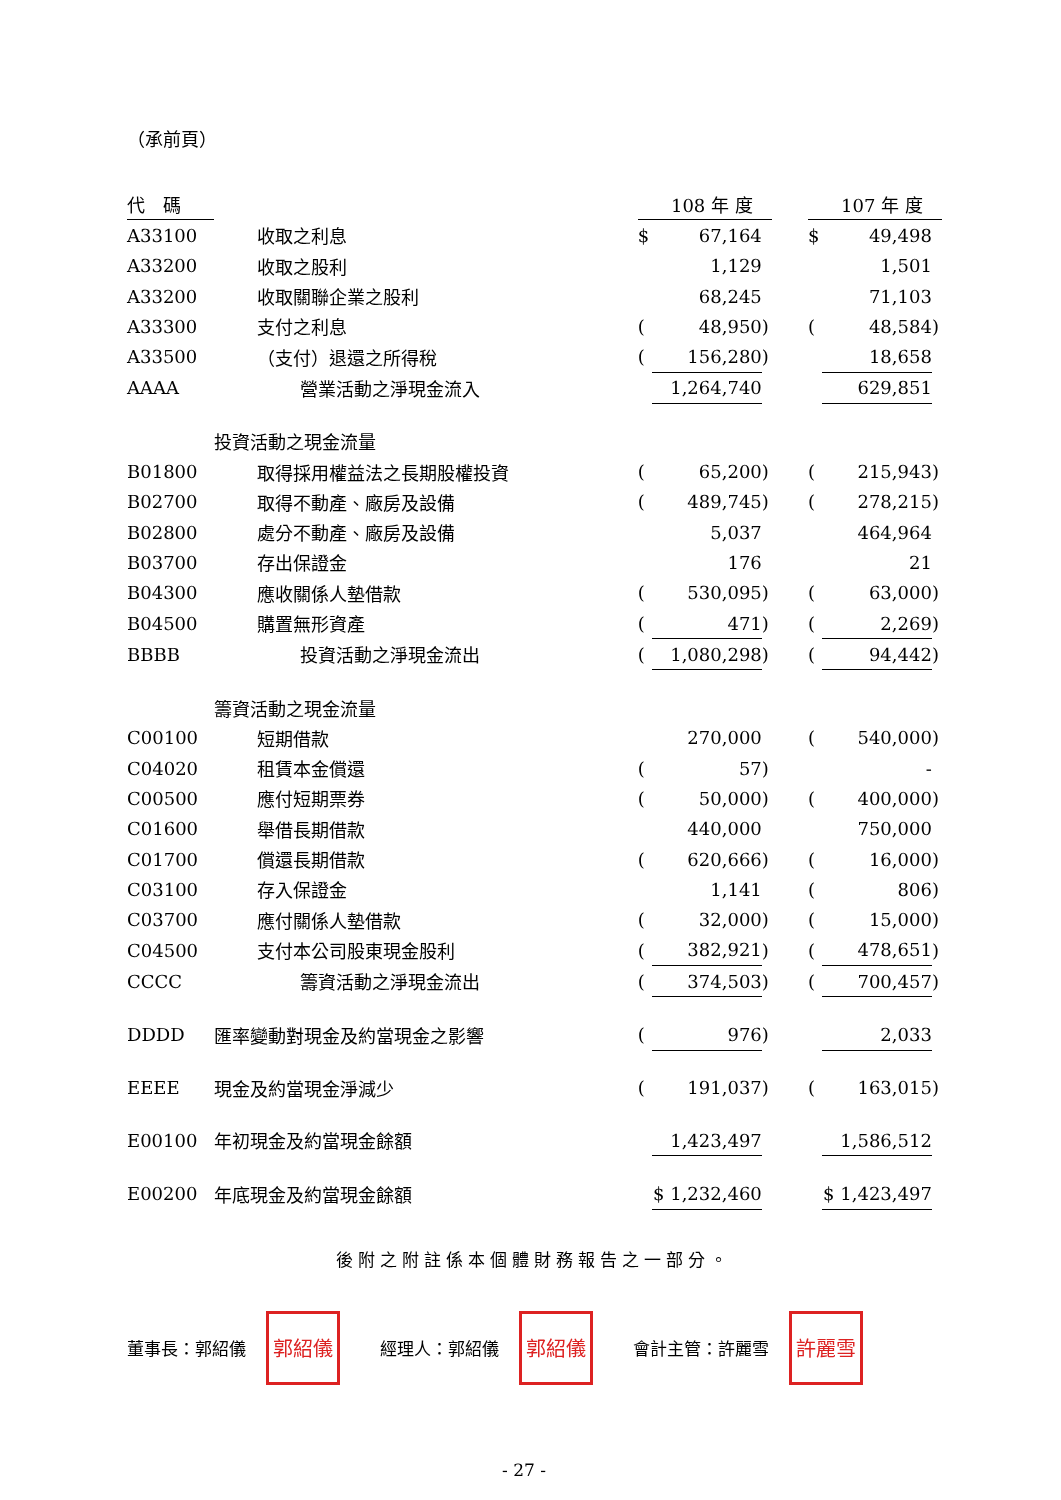（承前頁）
| 代 碼 | | | 108 年 度 | | | | 107 年 度 | |
| --- | --- | --- | --- | --- | --- | --- | --- | --- |
| A33100 | 收取之利息 | $ | 67,164 | | | $ | 49,498 | |
| A33200 | 收取之股利 | | 1,129 | | | | 1,501 | |
| A33200 | 收取關聯企業之股利 | | 68,245 | | | | 71,103 | |
| A33300 | 支付之利息 | ( | 48,950 | ) | | ( | 48,584 | ) |
| A33500 | （支付）退還之所得稅 | ( | 156,280 | ) | | | 18,658 | |
| AAAA | 營業活動之淨現金流入 | | 1,264,740 | | | | 629,851 | |
| | 投資活動之現金流量 | | | | | | | |
| B01800 | 取得採用權益法之長期股權投資 | ( | 65,200 | ) | | ( | 215,943 | ) |
| B02700 | 取得不動產、廠房及設備 | ( | 489,745 | ) | | ( | 278,215 | ) |
| B02800 | 處分不動產、廠房及設備 | | 5,037 | | | | 464,964 | |
| B03700 | 存出保證金 | | 176 | | | | 21 | |
| B04300 | 應收關係人墊借款 | ( | 530,095 | ) | | ( | 63,000 | ) |
| B04500 | 購置無形資產 | ( | 471 | ) | | ( | 2,269 | ) |
| BBBB | 投資活動之淨現金流出 | ( | 1,080,298 | ) | | ( | 94,442 | ) |
| | 籌資活動之現金流量 | | | | | | | |
| C00100 | 短期借款 | | 270,000 | | | ( | 540,000 | ) |
| C04020 | 租賃本金償還 | ( | 57 | ) | | | - | |
| C00500 | 應付短期票券 | ( | 50,000 | ) | | ( | 400,000 | ) |
| C01600 | 舉借長期借款 | | 440,000 | | | | 750,000 | |
| C01700 | 償還長期借款 | ( | 620,666 | ) | | ( | 16,000 | ) |
| C03100 | 存入保證金 | | 1,141 | | | ( | 806 | ) |
| C03700 | 應付關係人墊借款 | ( | 32,000 | ) | | ( | 15,000 | ) |
| C04500 | 支付本公司股東現金股利 | ( | 382,921 | ) | | ( | 478,651 | ) |
| CCCC | 籌資活動之淨現金流出 | ( | 374,503 | ) | | ( | 700,457 | ) |
| DDDD | 匯率變動對現金及約當現金之影響 | ( | 976 | ) | | | 2,033 | |
| EEEE | 現金及約當現金淨減少 | ( | 191,037 | ) | | ( | 163,015 | ) |
| E00100 | 年初現金及約當現金餘額 | | 1,423,497 | | | | 1,586,512 | |
| E00200 | 年底現金及約當現金餘額 | | $ 1,232,460 | | | | $ 1,423,497 | |
後附之附註係本個體財務報告之一部分。
董事長：郭紹儀
郭紹儀
經理人：郭紹儀
郭紹儀
會計主管：許麗雪
許麗雪
- 27 -